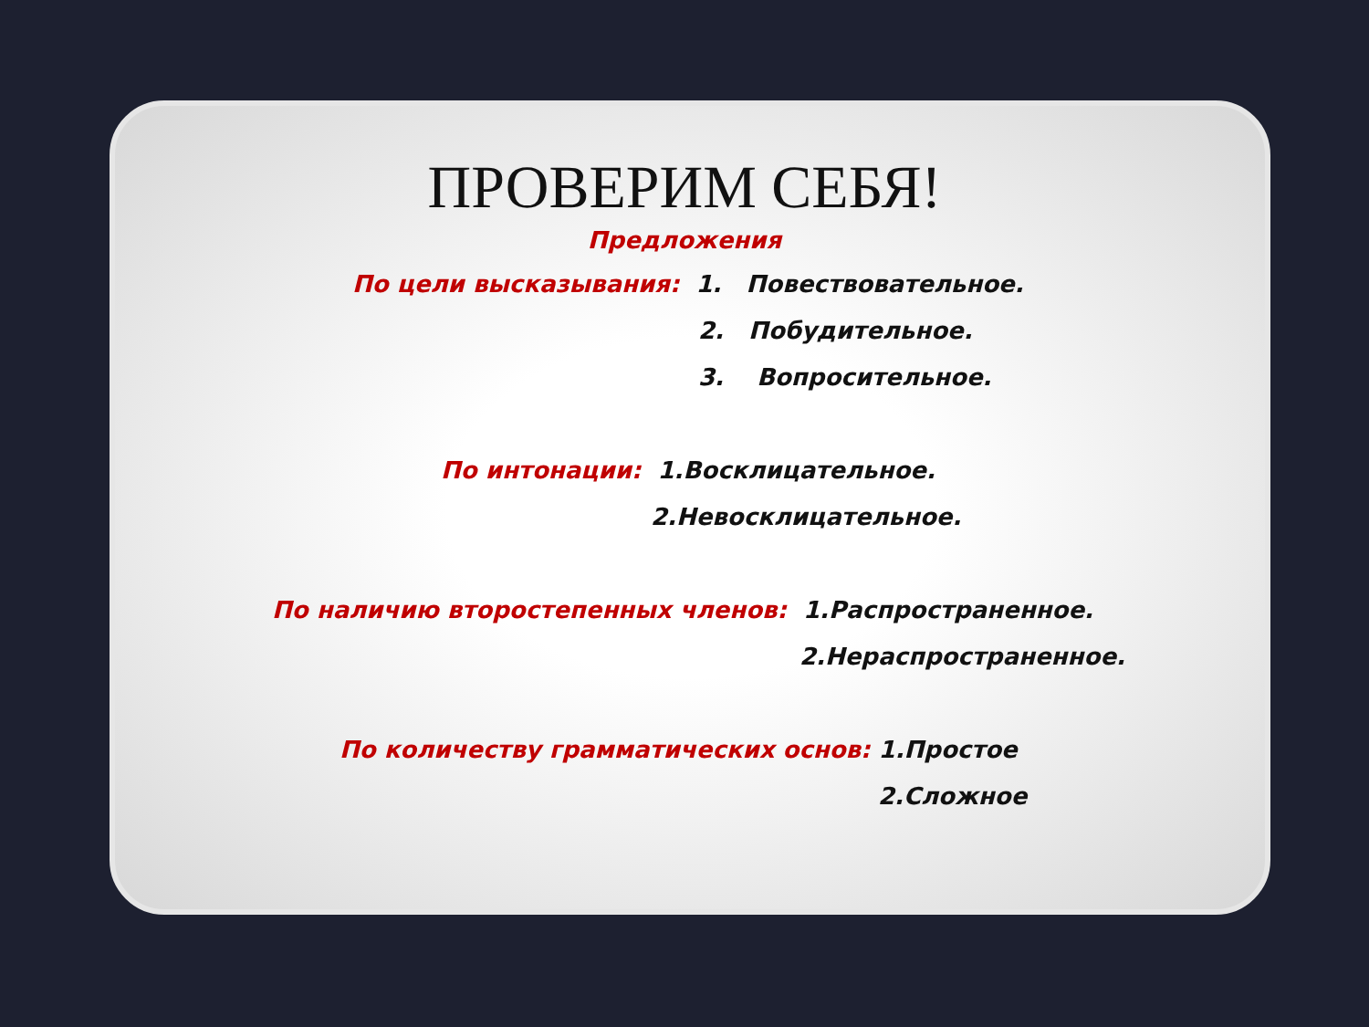ПРОВЕРИМ СЕБЯ!
Предложения
По цели высказывания: 1. Повествовательное.
2. Побудительное.
3. Вопросительное.
По интонации: 1.Восклицательное.
2.Невосклицательное.
По наличию второстепенных членов: 1.Распространенное.
2.Нераспространенное.
По количеству грамматических основ: 1.Простое
2.Сложное